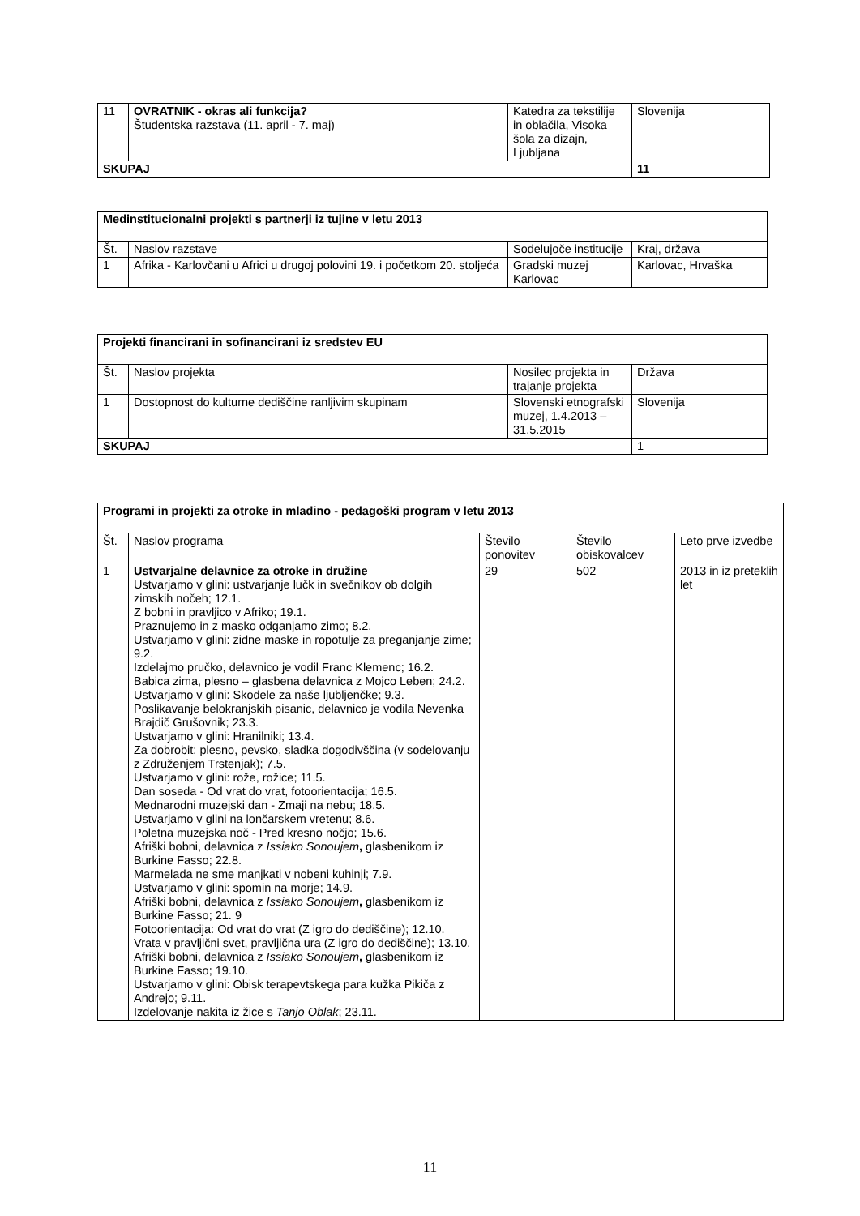| 11 | OVRATNIK - okras ali funkcija? Študentska razstava (11. april - 7. maj) | Katedra za tekstilije in oblačila, Visoka šola za dizajn, Ljubljana | Slovenija |
| SKUPAJ | | | 11 |
| Medinstitucionalni projekti s partnerji iz tujine v letu 2013 | | | |
| --- | --- | --- | --- |
| Št. | Naslov razstave | Sodelujoče institucije | Kraj, država |
| 1 | Afrika - Karlovčani u Africi u drugoj polovini 19. i početkom 20. stoljeća | Gradski muzej Karlovac | Karlovac, Hrvaška |
| Projekti financirani in sofinancirani iz sredstev EU | | | |
| --- | --- | --- | --- |
| Št. | Naslov projekta | Nosilec projekta in trajanje projekta | Država |
| 1 | Dostopnost do kulturne dediščine ranljivim skupinam | Slovenski etnografski muzej, 1.4.2013 – 31.5.2015 | Slovenija |
| SKUPAJ | | | 1 |
| Programi in projekti za otroke in mladino - pedagoški program v letu 2013 | | | | |
| --- | --- | --- | --- | --- |
| Št. | Naslov programa | Število ponovitev | Število obiskovalcev | Leto prve izvedbe |
| 1 | Ustvarjalne delavnice za otroke in družine Ustvarjamo v glini: ustvarjanje lučk in svečnikov ob dolgih zimskih nočeh; 12.1. Z bobni in pravljico v Afriko; 19.1. Praznujemo in z masko odganjamo zimo; 8.2. Ustvarjamo v glini: zidne maske in ropotulje za preganjanje zime; 9.2. Izdelajmo pručko, delavnico je vodil Franc Klemenc; 16.2. Babica zima, plesno – glasbena delavnica z Mojco Leben; 24.2. Ustvarjamo v glini: Skodele za naše ljubljenčke; 9.3. Poslikavanje belokranjskih pisanic, delavnico je vodila Nevenka Brajdič Grušovnik; 23.3. Ustvarjamo v glini: Hranilniki; 13.4. Za dobrobit: plesno, pevsko, sladka dogodivščina (v sodelovanju z Združenjem Trstenjak); 7.5. Ustvarjamo v glini: rože, rožice; 11.5. Dan soseda - Od vrat do vrat, fotoorientacija; 16.5. Mednarodni muzejski dan - Zmaji na nebu; 18.5. Ustvarjamo v glini na lončarskem vretenu; 8.6. Poletna muzejska noč - Pred kresno nočjo; 15.6. Afriški bobni, delavnica z Issiako Sonoujem , glasbenikom iz Burkine Fasso; 22.8. Marmelada ne sme manjkati v nobeni kuhinji; 7.9. Ustvarjamo v glini: spomin na morje; 14.9. Afriški bobni, delavnica z Issiako Sonoujem , glasbenikom iz Burkine Fasso; 21. 9 Fotoorientacija: Od vrat do vrat (Z igro do dediščine); 12.10. Vrata v pravljični svet, pravljična ura (Z igro do dediščine); 13.10. Afriški bobni, delavnica z Issiako Sonoujem , glasbenikom iz Burkine Fasso; 19.10. Ustvarjamo v glini: Obisk terapevtskega para kužka Pikiča z Andrejo; 9.11. Izdelovanje nakita iz žice s Tanjo Oblak ; 23.11. | 29 | 502 | 2013 in iz preteklih let |
11